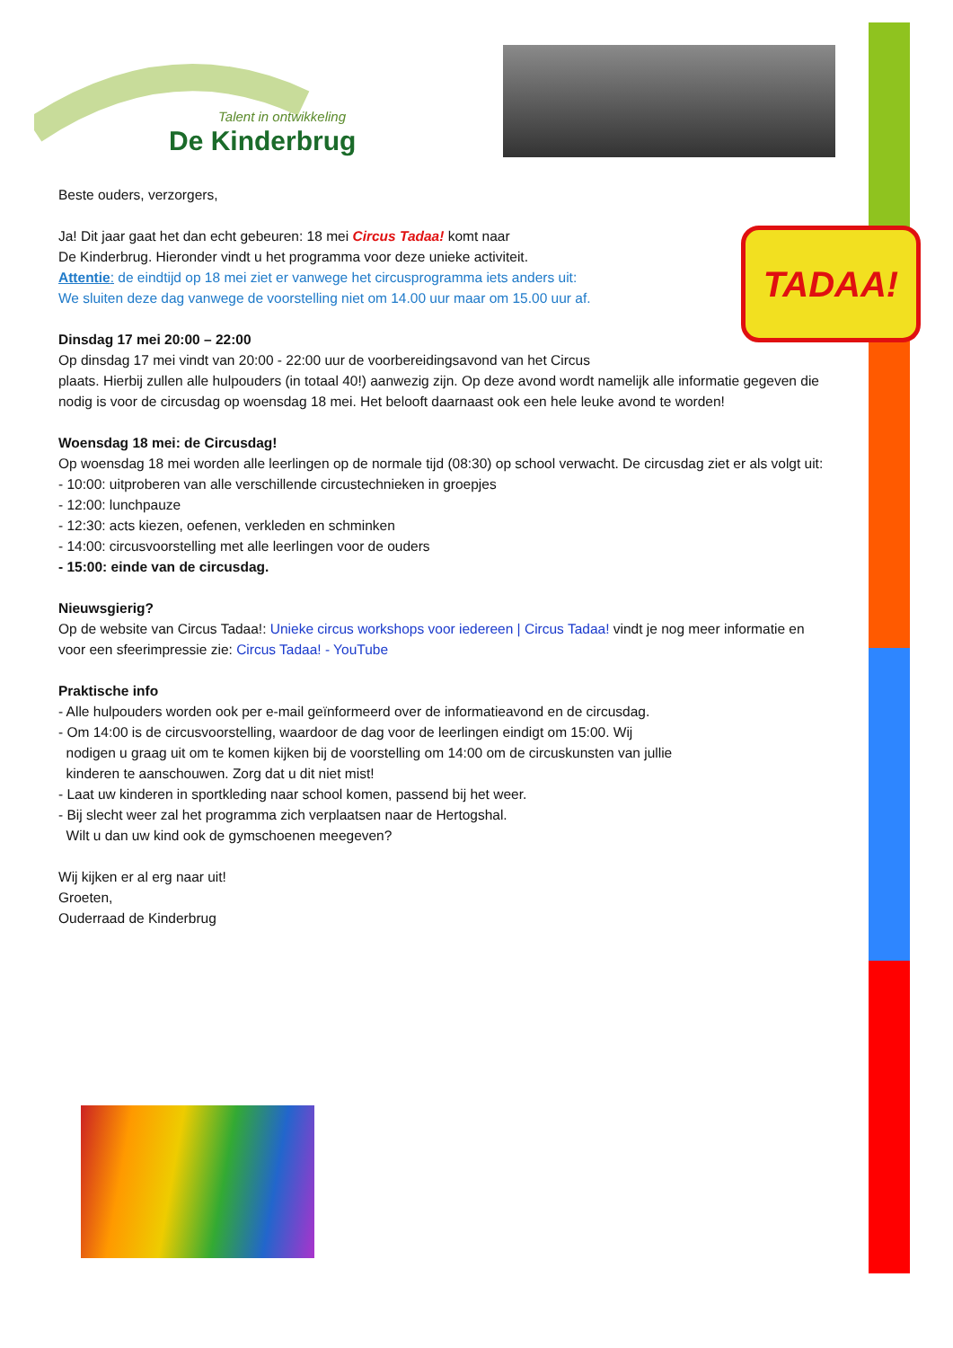Talent in ontwikkeling
De Kinderbrug
Beste ouders, verzorgers,
TADAA!
Ja! Dit jaar gaat het dan echt gebeuren: 18 mei Circus Tadaa! komt naar
De Kinderbrug. Hieronder vindt u het programma voor deze unieke activiteit.
Attentie: de eindtijd op 18 mei ziet er vanwege het circusprogramma iets anders uit:
We sluiten deze dag vanwege de voorstelling niet om 14.00 uur maar om 15.00 uur af.
Dinsdag 17 mei 20:00 – 22:00
Op dinsdag 17 mei vindt van 20:00 - 22:00 uur de voorbereidingsavond van het Circus
plaats. Hierbij zullen alle hulpouders (in totaal 40!) aanwezig zijn. Op deze avond wordt namelijk alle informatie gegeven die nodig is voor de circusdag op woensdag 18 mei. Het belooft daarnaast ook een hele leuke avond te worden!
Woensdag 18 mei: de Circusdag!
Op woensdag 18 mei worden alle leerlingen op de normale tijd (08:30) op school verwacht. De circusdag ziet er als volgt uit:
- 10:00: uitproberen van alle verschillende circustechnieken in groepjes
- 12:00: lunchpauze
- 12:30: acts kiezen, oefenen, verkleden en schminken
- 14:00: circusvoorstelling met alle leerlingen voor de ouders
- 15:00: einde van de circusdag.
Nieuwsgierig?
Op de website van Circus Tadaa!: Unieke circus workshops voor iedereen | Circus Tadaa! vindt je nog meer informatie en voor een sfeerimpressie zie: Circus Tadaa! - YouTube
Praktische info
- Alle hulpouders worden ook per e-mail geïnformeerd over de informatieavond en de circusdag.
- Om 14:00 is de circusvoorstelling, waardoor de dag voor de leerlingen eindigt om 15:00. Wij
nodigen u graag uit om te komen kijken bij de voorstelling om 14:00 om de circuskunsten van jullie
kinderen te aanschouwen. Zorg dat u dit niet mist!
- Laat uw kinderen in sportkleding naar school komen, passend bij het weer.
- Bij slecht weer zal het programma zich verplaatsen naar de Hertogshal.
Wilt u dan uw kind ook de gymschoenen meegeven?
Wij kijken er al erg naar uit!
Groeten,
Ouderraad de Kinderbrug